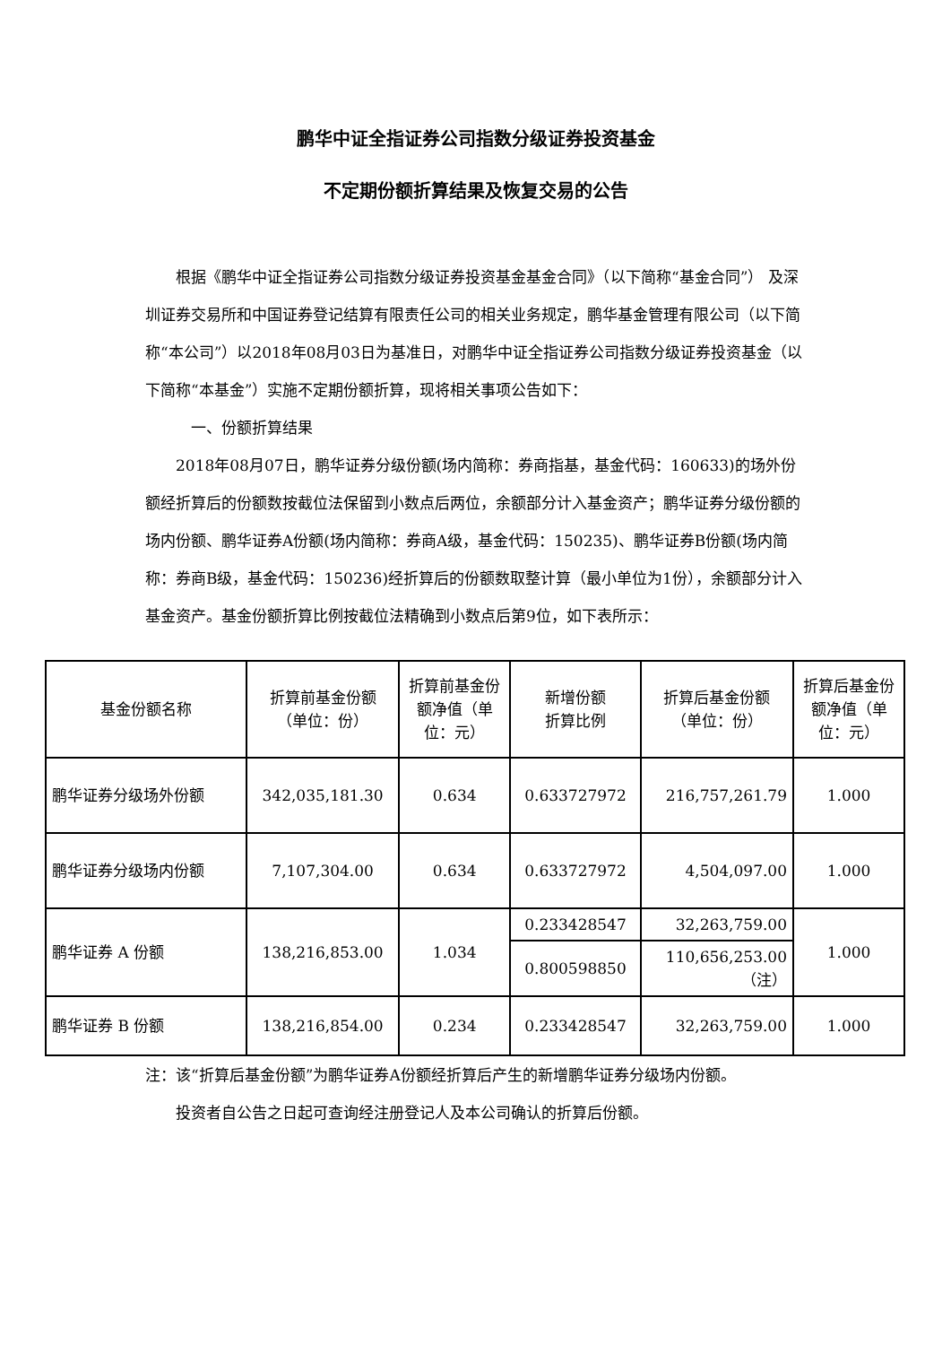鹏华中证全指证券公司指数分级证券投资基金
不定期份额折算结果及恢复交易的公告
根据《鹏华中证全指证券公司指数分级证券投资基金基金合同》（以下简称“基金合同”） 及深圳证券交易所和中国证券登记结算有限责任公司的相关业务规定，鹏华基金管理有限公司（以下简称“本公司”）以2018年08月03日为基准日，对鹏华中证全指证券公司指数分级证券投资基金（以下简称“本基金”）实施不定期份额折算，现将相关事项公告如下：
一、份额折算结果
2018年08月07日，鹏华证券分级份额(场内简称：券商指基，基金代码：160633)的场外份额经折算后的份额数按截位法保留到小数点后两位，余额部分计入基金资产；鹏华证券分级份额的场内份额、鹏华证券A份额(场内简称：券商A级，基金代码：150235)、鹏华证券B份额(场内简称：券商B级，基金代码：150236)经折算后的份额数取整计算（最小单位为1份），余额部分计入基金资产。基金份额折算比例按截位法精确到小数点后第9位，如下表所示：
| 基金份额名称 | 折算前基金份额 （单位：份） | 折算前基金份额净值（单位：元） | 新增份额 折算比例 | 折算后基金份额 （单位：份） | 折算后基金份额净值（单位：元） |
| --- | --- | --- | --- | --- | --- |
| 鹏华证券分级场外份额 | 342,035,181.30 | 0.634 | 0.633727972 | 216,757,261.79 | 1.000 |
| 鹏华证券分级场内份额 | 7,107,304.00 | 0.634 | 0.633727972 | 4,504,097.00 | 1.000 |
| 鹏华证券 A 份额 | 138,216,853.00 | 1.034 | 0.233428547 | 32,263,759.00 | 1.000 |
| | | | 0.800598850 | 110,656,253.00 （注） | |
| 鹏华证券 B 份额 | 138,216,854.00 | 0.234 | 0.233428547 | 32,263,759.00 | 1.000 |
注：该“折算后基金份额”为鹏华证券A份额经折算后产生的新增鹏华证券分级场内份额。
投资者自公告之日起可查询经注册登记人及本公司确认的折算后份额。